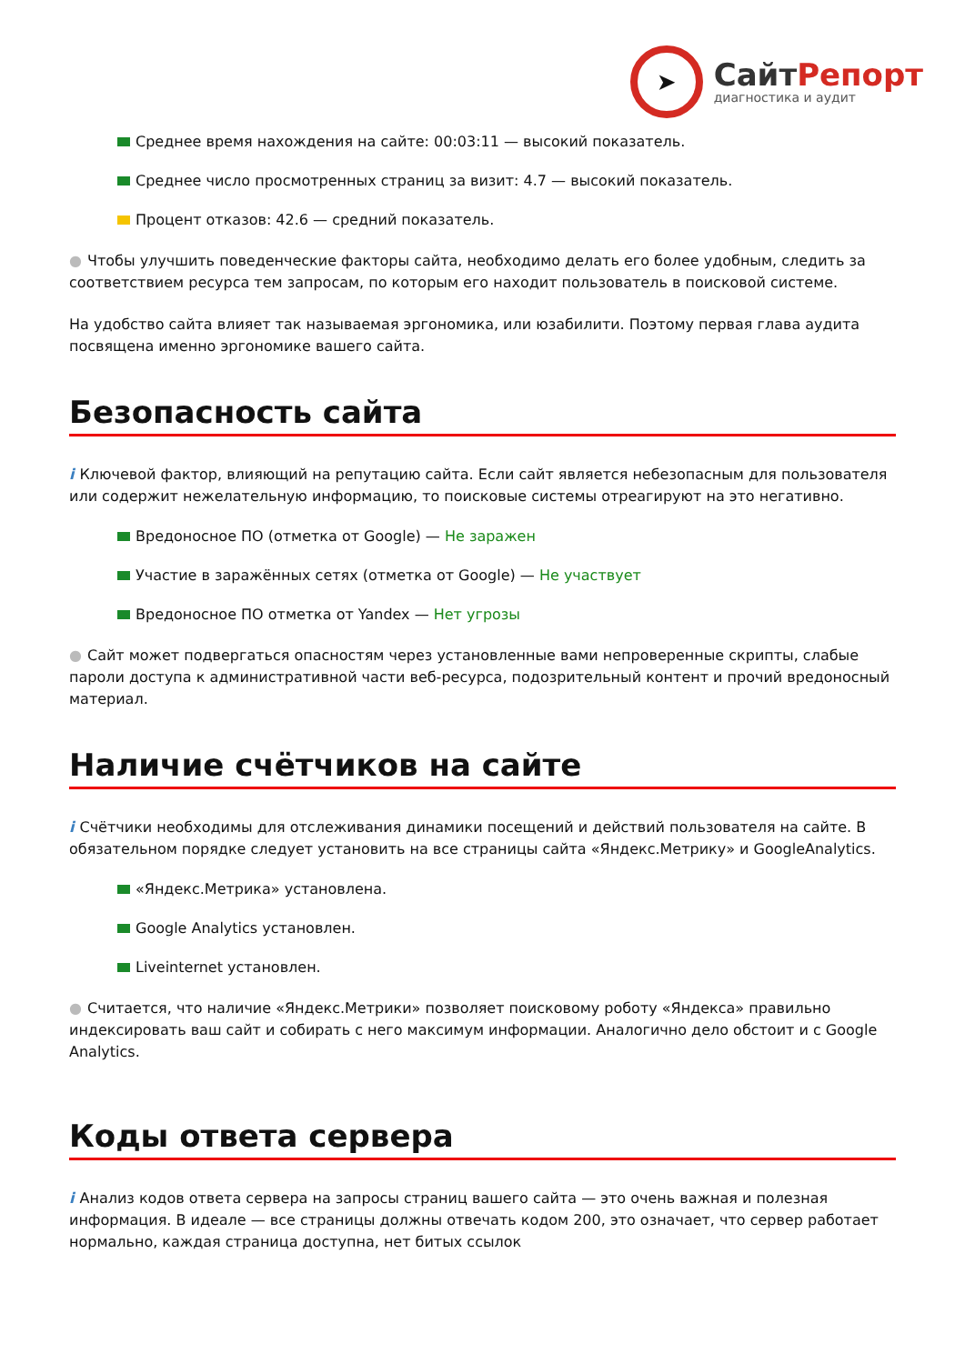➤
СайтРепорт
диагностика и аудит
Среднее время нахождения на сайте: 00:03:11 — высокий показатель.
Среднее число просмотренных страниц за визит: 4.7 — высокий показатель.
Процент отказов: 42.6 — средний показатель.
● Чтобы улучшить поведенческие факторы сайта, необходимо делать его более удобным, следить за соответствием ресурса тем запросам, по которым его находит пользователь в поисковой системе.
На удобство сайта влияет так называемая эргономика, или юзабилити. Поэтому первая глава аудита посвящена именно эргономике вашего сайта.
Безопасность сайта
i Ключевой фактор, влияющий на репутацию сайта. Если сайт является небезопасным для пользователя или содержит нежелательную информацию, то поисковые системы отреагируют на это негативно.
Вредоносное ПО (отметка от Google) — Не заражен
Участие в заражённых сетях (отметка от Google) — Не участвует
Вредоносное ПО отметка от Yandex — Нет угрозы
● Сайт может подвергаться опасностям через установленные вами непроверенные скрипты, слабые пароли доступа к административной части веб-ресурса, подозрительный контент и прочий вредоносный материал.
Наличие счётчиков на сайте
i Счётчики необходимы для отслеживания динамики посещений и действий пользователя на сайте. В обязательном порядке следует установить на все страницы сайта «Яндекс.Метрику» и GoogleAnalytics.
«Яндекс.Метрика» установлена.
Google Analytics установлен.
Liveinternet установлен.
● Считается, что наличие «Яндекс.Метрики» позволяет поисковому роботу «Яндекса» правильно индексировать ваш сайт и собирать с него максимум информации. Аналогично дело обстоит и с Google Analytics.
Коды ответа сервера
i Анализ кодов ответа сервера на запросы страниц вашего сайта — это очень важная и полезная информация. В идеале — все страницы должны отвечать кодом 200, это означает, что сервер работает нормально, каждая страница доступна, нет битых ссылок